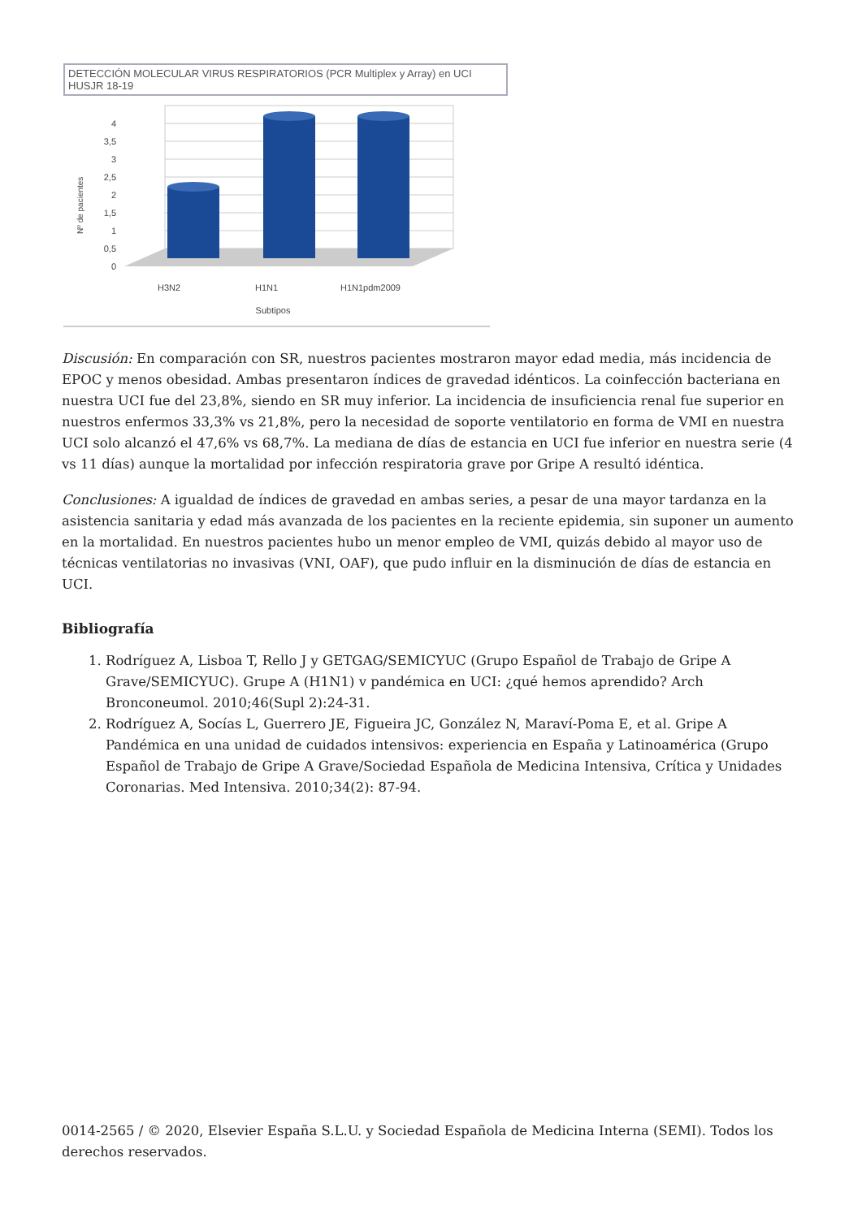DETECCIÓN MOLECULAR VIRUS RESPIRATORIOS (PCR Multiplex y Array) en UCI HUSJR 18-19
Nº de pacientes
4
3,5
3
2,5
2
1,5
1
0,5
0
H3N2
H1N1
H1N1pdm2009
Subtipos
Discusión: En comparación con SR, nuestros pacientes mostraron mayor edad media, más incidencia de EPOC y menos obesidad. Ambas presentaron índices de gravedad idénticos. La coinfección bacteriana en nuestra UCI fue del 23,8%, siendo en SR muy inferior. La incidencia de insuficiencia renal fue superior en nuestros enfermos 33,3% vs 21,8%, pero la necesidad de soporte ventilatorio en forma de VMI en nuestra UCI solo alcanzó el 47,6% vs 68,7%. La mediana de días de estancia en UCI fue inferior en nuestra serie (4 vs 11 días) aunque la mortalidad por infección respiratoria grave por Gripe A resultó idéntica.
Conclusiones: A igualdad de índices de gravedad en ambas series, a pesar de una mayor tardanza en la asistencia sanitaria y edad más avanzada de los pacientes en la reciente epidemia, sin suponer un aumento en la mortalidad. En nuestros pacientes hubo un menor empleo de VMI, quizás debido al mayor uso de técnicas ventilatorias no invasivas (VNI, OAF), que pudo influir en la disminución de días de estancia en UCI.
Bibliografía
1. Rodríguez A, Lisboa T, Rello J y GETGAG/SEMICYUC (Grupo Español de Trabajo de Gripe A Grave/SEMICYUC). Grupe A (H1N1) v pandémica en UCI: ¿qué hemos aprendido? Arch Bronconeumol. 2010;46(Supl 2):24-31.
2. Rodríguez A, Socías L, Guerrero JE, Figueira JC, González N, Maraví-Poma E, et al. Gripe A Pandémica en una unidad de cuidados intensivos: experiencia en España y Latinoamérica (Grupo Español de Trabajo de Gripe A Grave/Sociedad Española de Medicina Intensiva, Crítica y Unidades Coronarias. Med Intensiva. 2010;34(2): 87-94.
0014-2565 / © 2020, Elsevier España S.L.U. y Sociedad Española de Medicina Interna (SEMI). Todos los derechos reservados.